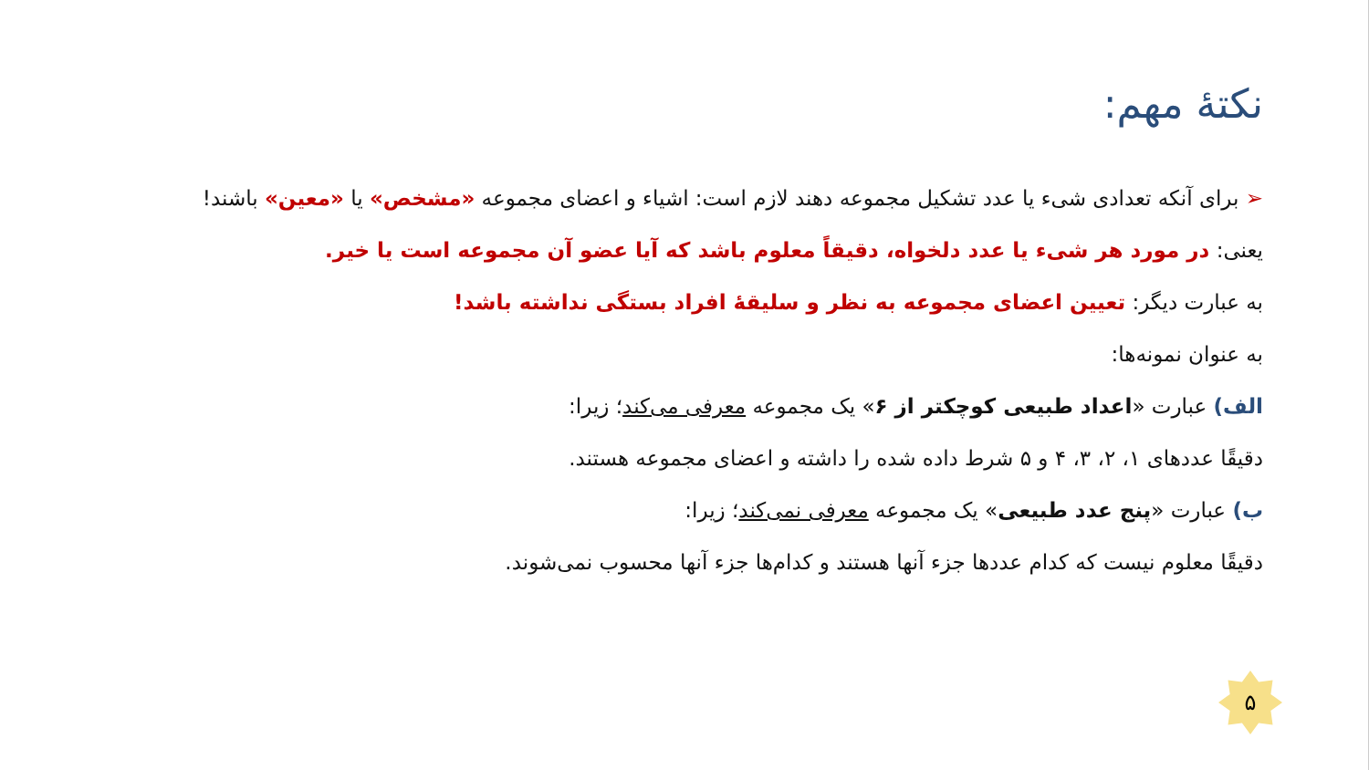نکتهٔ مهم:
➢ برای آنکه تعدادی شیء یا عدد تشکیل مجموعه دهند لازم است: اشیاء و اعضای مجموعه «مشخص» یا «معین» باشند!
یعنی: در مورد هر شیء یا عدد دلخواه، دقیقاً معلوم باشد که آیا عضو آن مجموعه است یا خیر.
به عبارت دیگر: تعیین اعضای مجموعه به نظر و سلیقهٔ افراد بستگی نداشته باشد!
به عنوان نمونه‌ها:
الف) عبارت «اعداد طبیعی کوچکتر از ۶» یک مجموعه معرفی می‌کند؛ زیرا:
دقیقًا عددهای ۱، ۲، ۳، ۴ و ۵ شرط داده شده را داشته و اعضای مجموعه هستند.
ب) عبارت «پنج عدد طبیعی» یک مجموعه معرفی نمی‌کند؛ زیرا:
دقیقًا معلوم نیست که کدام عددها جزء آنها هستند و کدام‌ها جزء آنها محسوب نمی‌شوند.
۵